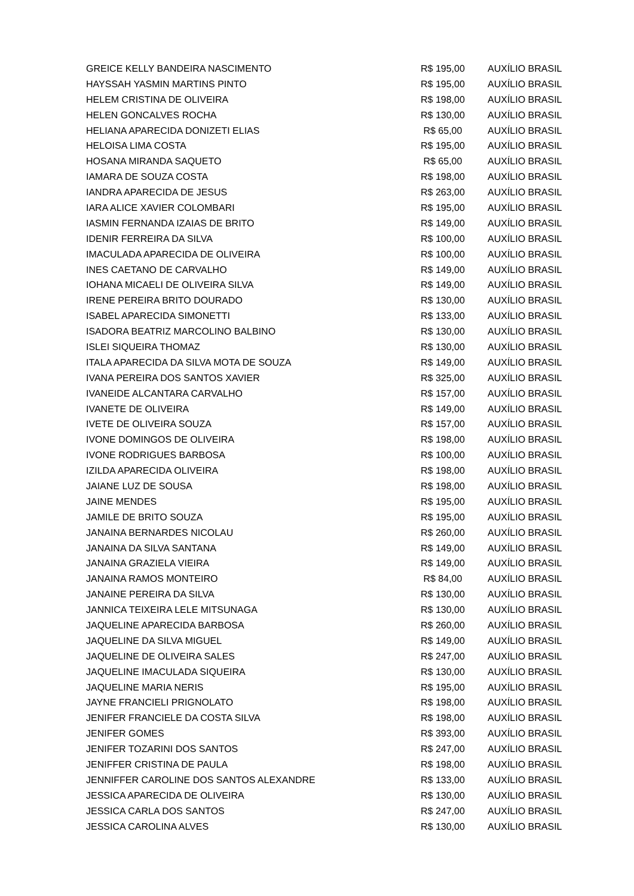| GREICE KELLY BANDEIRA NASCIMENTO | R$ 195,00 | AUXÍLIO BRASIL |
| HAYSSAH YASMIN MARTINS PINTO | R$ 195,00 | AUXÍLIO BRASIL |
| HELEM CRISTINA DE OLIVEIRA | R$ 198,00 | AUXÍLIO BRASIL |
| HELEN GONCALVES ROCHA | R$ 130,00 | AUXÍLIO BRASIL |
| HELIANA APARECIDA DONIZETI ELIAS | R$ 65,00 | AUXÍLIO BRASIL |
| HELOISA LIMA COSTA | R$ 195,00 | AUXÍLIO BRASIL |
| HOSANA MIRANDA SAQUETO | R$ 65,00 | AUXÍLIO BRASIL |
| IAMARA DE SOUZA COSTA | R$ 198,00 | AUXÍLIO BRASIL |
| IANDRA APARECIDA DE JESUS | R$ 263,00 | AUXÍLIO BRASIL |
| IARA ALICE XAVIER COLOMBARI | R$ 195,00 | AUXÍLIO BRASIL |
| IASMIN FERNANDA IZAIAS DE BRITO | R$ 149,00 | AUXÍLIO BRASIL |
| IDENIR FERREIRA DA SILVA | R$ 100,00 | AUXÍLIO BRASIL |
| IMACULADA APARECIDA DE OLIVEIRA | R$ 100,00 | AUXÍLIO BRASIL |
| INES CAETANO DE CARVALHO | R$ 149,00 | AUXÍLIO BRASIL |
| IOHANA MICAELI DE OLIVEIRA SILVA | R$ 149,00 | AUXÍLIO BRASIL |
| IRENE PEREIRA BRITO DOURADO | R$ 130,00 | AUXÍLIO BRASIL |
| ISABEL APARECIDA SIMONETTI | R$ 133,00 | AUXÍLIO BRASIL |
| ISADORA BEATRIZ MARCOLINO BALBINO | R$ 130,00 | AUXÍLIO BRASIL |
| ISLEI SIQUEIRA THOMAZ | R$ 130,00 | AUXÍLIO BRASIL |
| ITALA APARECIDA DA SILVA MOTA DE SOUZA | R$ 149,00 | AUXÍLIO BRASIL |
| IVANA PEREIRA DOS SANTOS XAVIER | R$ 325,00 | AUXÍLIO BRASIL |
| IVANEIDE ALCANTARA CARVALHO | R$ 157,00 | AUXÍLIO BRASIL |
| IVANETE DE OLIVEIRA | R$ 149,00 | AUXÍLIO BRASIL |
| IVETE DE OLIVEIRA SOUZA | R$ 157,00 | AUXÍLIO BRASIL |
| IVONE DOMINGOS DE OLIVEIRA | R$ 198,00 | AUXÍLIO BRASIL |
| IVONE RODRIGUES BARBOSA | R$ 100,00 | AUXÍLIO BRASIL |
| IZILDA APARECIDA OLIVEIRA | R$ 198,00 | AUXÍLIO BRASIL |
| JAIANE LUZ DE SOUSA | R$ 198,00 | AUXÍLIO BRASIL |
| JAINE MENDES | R$ 195,00 | AUXÍLIO BRASIL |
| JAMILE DE BRITO SOUZA | R$ 195,00 | AUXÍLIO BRASIL |
| JANAINA BERNARDES NICOLAU | R$ 260,00 | AUXÍLIO BRASIL |
| JANAINA DA SILVA SANTANA | R$ 149,00 | AUXÍLIO BRASIL |
| JANAINA GRAZIELA VIEIRA | R$ 149,00 | AUXÍLIO BRASIL |
| JANAINA RAMOS MONTEIRO | R$ 84,00 | AUXÍLIO BRASIL |
| JANAINE PEREIRA DA SILVA | R$ 130,00 | AUXÍLIO BRASIL |
| JANNICA TEIXEIRA LELE MITSUNAGA | R$ 130,00 | AUXÍLIO BRASIL |
| JAQUELINE APARECIDA BARBOSA | R$ 260,00 | AUXÍLIO BRASIL |
| JAQUELINE DA SILVA MIGUEL | R$ 149,00 | AUXÍLIO BRASIL |
| JAQUELINE DE OLIVEIRA SALES | R$ 247,00 | AUXÍLIO BRASIL |
| JAQUELINE IMACULADA SIQUEIRA | R$ 130,00 | AUXÍLIO BRASIL |
| JAQUELINE MARIA NERIS | R$ 195,00 | AUXÍLIO BRASIL |
| JAYNE FRANCIELI PRIGNOLATO | R$ 198,00 | AUXÍLIO BRASIL |
| JENIFER FRANCIELE DA COSTA SILVA | R$ 198,00 | AUXÍLIO BRASIL |
| JENIFER GOMES | R$ 393,00 | AUXÍLIO BRASIL |
| JENIFER TOZARINI DOS SANTOS | R$ 247,00 | AUXÍLIO BRASIL |
| JENIFFER CRISTINA DE PAULA | R$ 198,00 | AUXÍLIO BRASIL |
| JENNIFFER CAROLINE DOS SANTOS ALEXANDRE | R$ 133,00 | AUXÍLIO BRASIL |
| JESSICA APARECIDA DE OLIVEIRA | R$ 130,00 | AUXÍLIO BRASIL |
| JESSICA CARLA DOS SANTOS | R$ 247,00 | AUXÍLIO BRASIL |
| JESSICA CAROLINA ALVES | R$ 130,00 | AUXÍLIO BRASIL |